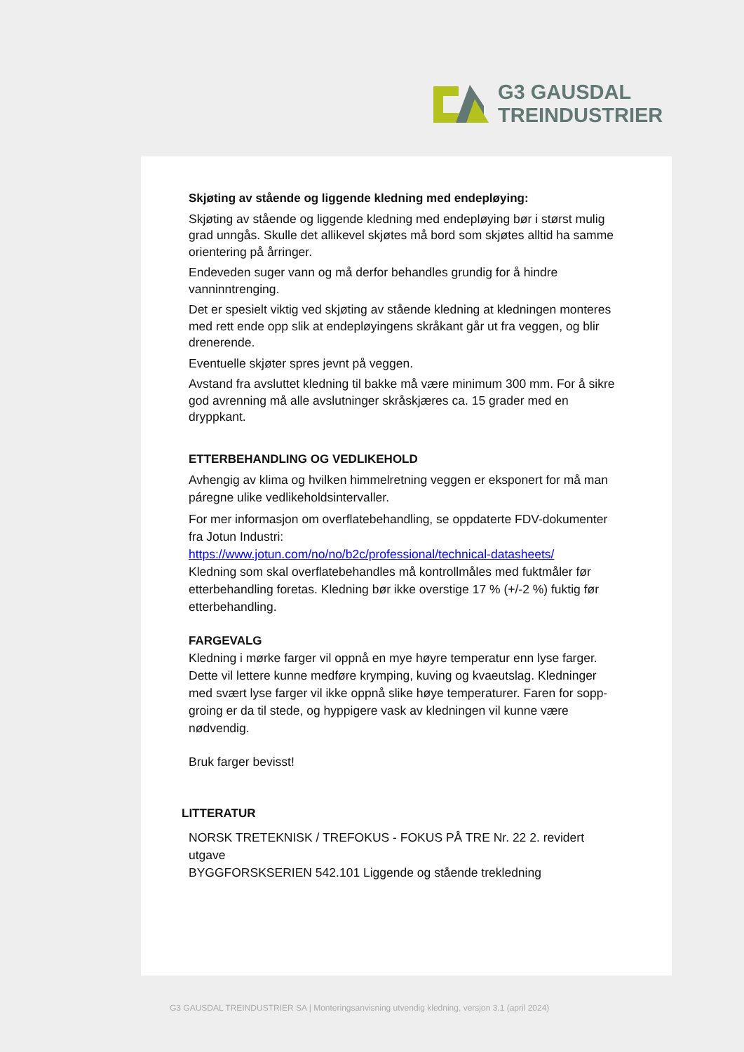G3 GAUSDAL
TREINDUSTRIER
Skjøting av stående og liggende kledning med endepløying:
Skjøting av stående og liggende kledning med endepløying bør i størst mulig grad unngås. Skulle det allikevel skjøtes må bord som skjøtes alltid ha samme orientering på årringer.
Endeveden suger vann og må derfor behandles grundig for å hindre vanninntrenging.
Det er spesielt viktig ved skjøting av stående kledning at kledningen monteres med rett ende opp slik at endepløyingens skråkant går ut fra veggen, og blir drenerende.
Eventuelle skjøter spres jevnt på veggen.
Avstand fra avsluttet kledning til bakke må være minimum 300 mm. For å sikre god avrenning må alle avslutninger skråskjæres ca. 15 grader med en dryppkant.
ETTERBEHANDLING OG VEDLIKEHOLD
Avhengig av klima og hvilken himmelretning veggen er eksponert for må man páregne ulike vedlikeholdsintervaller.
For mer informasjon om overflatebehandling, se oppdaterte FDV-dokumenter fra Jotun Industri:
https://www.jotun.com/no/no/b2c/professional/technical-datasheets/
Kledning som skal overflatebehandles må kontrollmåles med fuktmåler før etterbehandling foretas. Kledning bør ikke overstige 17 % (+/-2 %) fuktig før etterbehandling.
FARGEVALG
Kledning i mørke farger vil oppnå en mye høyre temperatur enn lyse farger. Dette vil lettere kunne medføre krymping, kuving og kvaeutslag. Kledninger med svært lyse farger vil ikke oppnå slike høye temperaturer. Faren for sopp-groing er da til stede, og hyppigere vask av kledningen vil kunne være nødvendig.
Bruk farger bevisst!
LITTERATUR
NORSK TRETEKNISK / TREFOKUS - FOKUS PÅ TRE Nr. 22 2. revidert utgave
BYGGFORSKSERIEN 542.101 Liggende og stående trekledning
G3 GAUSDAL TREINDUSTRIER SA | Monteringsanvisning utvendig kledning, versjon 3.1 (april 2024)